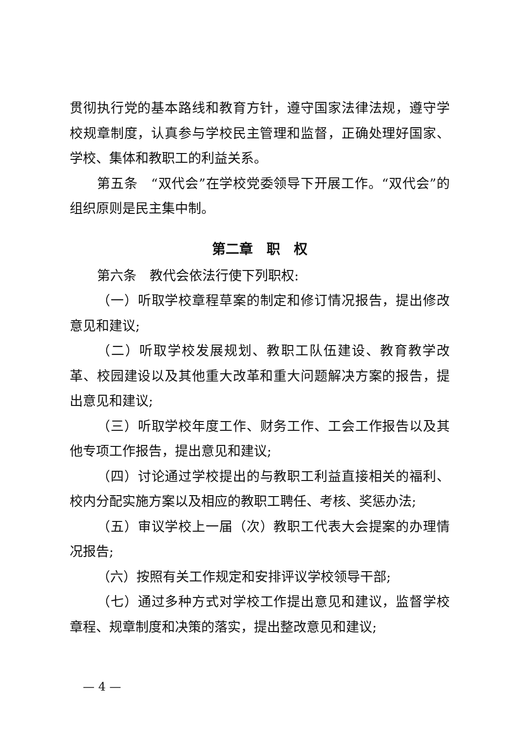贯彻执行党的基本路线和教育方针，遵守国家法律法规，遵守学校规章制度，认真参与学校民主管理和监督，正确处理好国家、学校、集体和教职工的利益关系。
第五条　“双代会”在学校党委领导下开展工作。“双代会”的组织原则是民主集中制。
第二章　职　权
第六条　教代会依法行使下列职权:
（一）听取学校章程草案的制定和修订情况报告，提出修改意见和建议;
（二）听取学校发展规划、教职工队伍建设、教育教学改革、校园建设以及其他重大改革和重大问题解决方案的报告，提出意见和建议;
（三）听取学校年度工作、财务工作、工会工作报告以及其他专项工作报告，提出意见和建议;
（四）讨论通过学校提出的与教职工利益直接相关的福利、校内分配实施方案以及相应的教职工聘任、考核、奖惩办法;
（五）审议学校上一届（次）教职工代表大会提案的办理情况报告;
（六）按照有关工作规定和安排评议学校领导干部;
（七）通过多种方式对学校工作提出意见和建议，监督学校章程、规章制度和决策的落实，提出整改意见和建议;
— 4 —